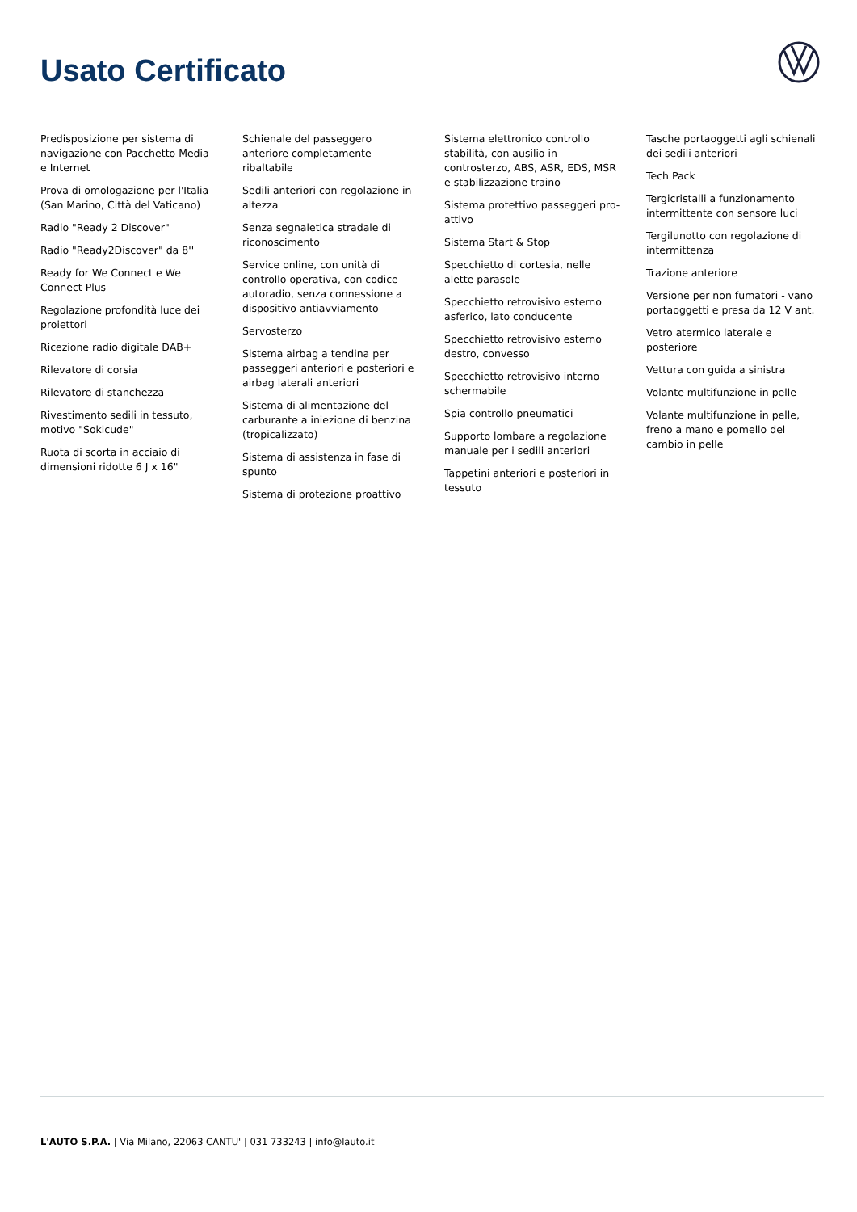Usato Certificato
Predisposizione per sistema di navigazione con Pacchetto Media e Internet
Prova di omologazione per l'Italia (San Marino, Città del Vaticano)
Radio "Ready 2 Discover"
Radio "Ready2Discover" da 8''
Ready for We Connect e We Connect Plus
Regolazione profondità luce dei proiettori
Ricezione radio digitale DAB+
Rilevatore di corsia
Rilevatore di stanchezza
Rivestimento sedili in tessuto, motivo "Sokicude"
Ruota di scorta in acciaio di dimensioni ridotte 6 J x 16"
Schienale del passeggero anteriore completamente ribaltabile
Sedili anteriori con regolazione in altezza
Senza segnaletica stradale di riconoscimento
Service online, con unità di controllo operativa, con codice autoradio, senza connessione a dispositivo antiavviamento
Servosterzo
Sistema airbag a tendina per passeggeri anteriori e posteriori e airbag laterali anteriori
Sistema di alimentazione del carburante a iniezione di benzina (tropicalizzato)
Sistema di assistenza in fase di spunto
Sistema di protezione proattivo
Sistema elettronico controllo stabilità, con ausilio in controsterzo, ABS, ASR, EDS, MSR e stabilizzazione traino
Sistema protettivo passeggeri pro-attivo
Sistema Start & Stop
Specchietto di cortesia, nelle alette parasole
Specchietto retrovisivo esterno asferico, lato conducente
Specchietto retrovisivo esterno destro, convesso
Specchietto retrovisivo interno schermabile
Spia controllo pneumatici
Supporto lombare a regolazione manuale per i sedili anteriori
Tappetini anteriori e posteriori in tessuto
Tasche portaoggetti agli schienali dei sedili anteriori
Tech Pack
Tergicristalli a funzionamento intermittente con sensore luci
Tergilunotto con regolazione di intermittenza
Trazione anteriore
Versione per non fumatori - vano portaoggetti e presa da 12 V ant.
Vetro atermico laterale e posteriore
Vettura con guida a sinistra
Volante multifunzione in pelle
Volante multifunzione in pelle, freno a mano e pomello del cambio in pelle
L'AUTO S.P.A. | Via Milano, 22063 CANTU' | 031 733243 | info@lauto.it